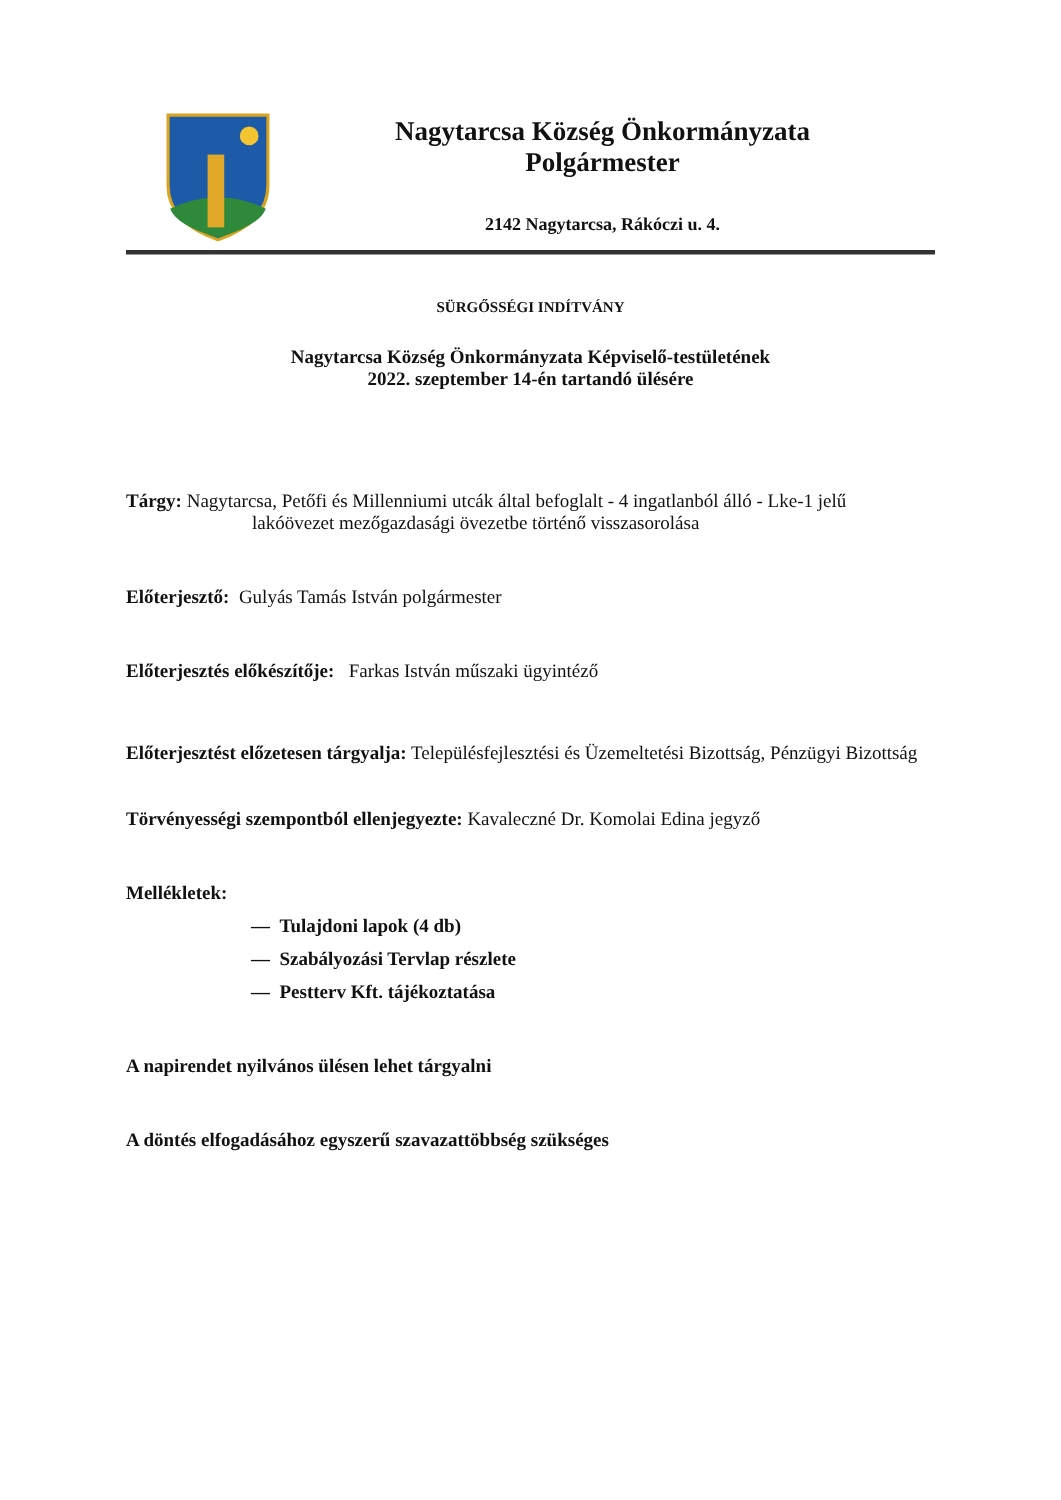Nagytarcsa Község Önkormányzata
Polgármester
2142 Nagytarcsa, Rákóczi u. 4.
SÜRGŐSSÉGI INDÍTVÁNY
Nagytarcsa Község Önkormányzata Képviselő-testületének
2022. szeptember 14-én tartandó ülésére
Tárgy: Nagytarcsa, Petőfi és Millenniumi utcák által befoglalt - 4 ingatlanból álló - Lke-1 jelű
lakóövezet mezőgazdasági övezetbe történő visszasorolása
Előterjesztő: Gulyás Tamás István polgármester
Előterjesztés előkészítője: Farkas István műszaki ügyintéző
Előterjesztést előzetesen tárgyalja: Településfejlesztési és Üzemeltetési Bizottság, Pénzügyi Bizottság
Törvényességi szempontból ellenjegyezte: Kavaleczné Dr. Komolai Edina jegyző
Mellékletek:
— Tulajdoni lapok (4 db)
— Szabályozási Tervlap részlete
— Pestterv Kft. tájékoztatása
A napirendet nyilvános ülésen lehet tárgyalni
A döntés elfogadásához egyszerű szavazattöbbség szükséges